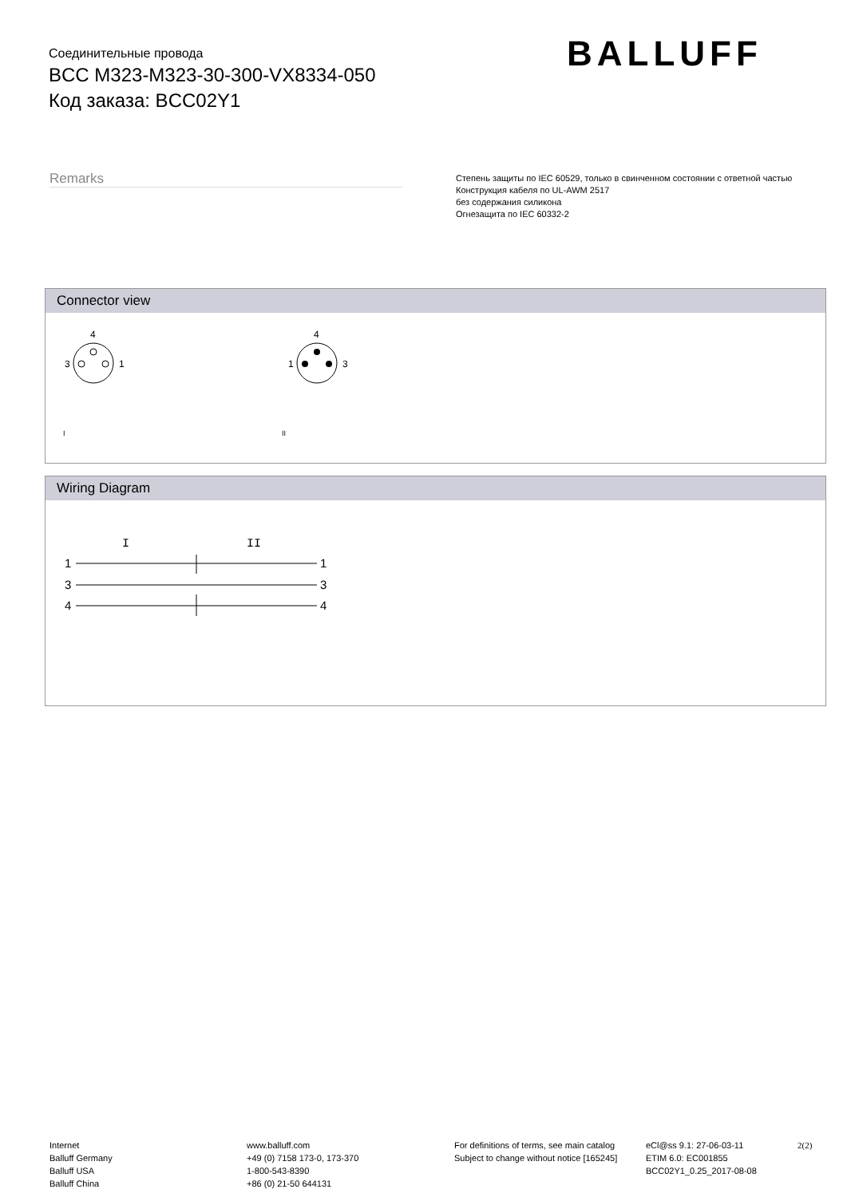Соединительные провода
BCC M323-M323-30-300-VX8334-050
Код заказа: BCC02Y1
BALLUFF
Remarks
Степень защиты по IEC 60529, только в свинченном состоянии с ответной частью
Конструкция кабеля по UL-AWM 2517
без содержания силикона
Огнезащита по IEC 60332-2
Connector view
4
3
1
4
1
3
I
II
Wiring Diagram
I
II
1
1
3
3
4
4
Internet
Balluff Germany
Balluff USA
Balluff China
www.balluff.com
+49 (0) 7158 173-0, 173-370
1-800-543-8390
+86 (0) 21-50 644131
For definitions of terms, see main catalog
Subject to change without notice [165245]
eCl@ss 9.1: 27-06-03-11
ETIM 6.0: EC001855
BCC02Y1_0.25_2017-08-08
2(2)